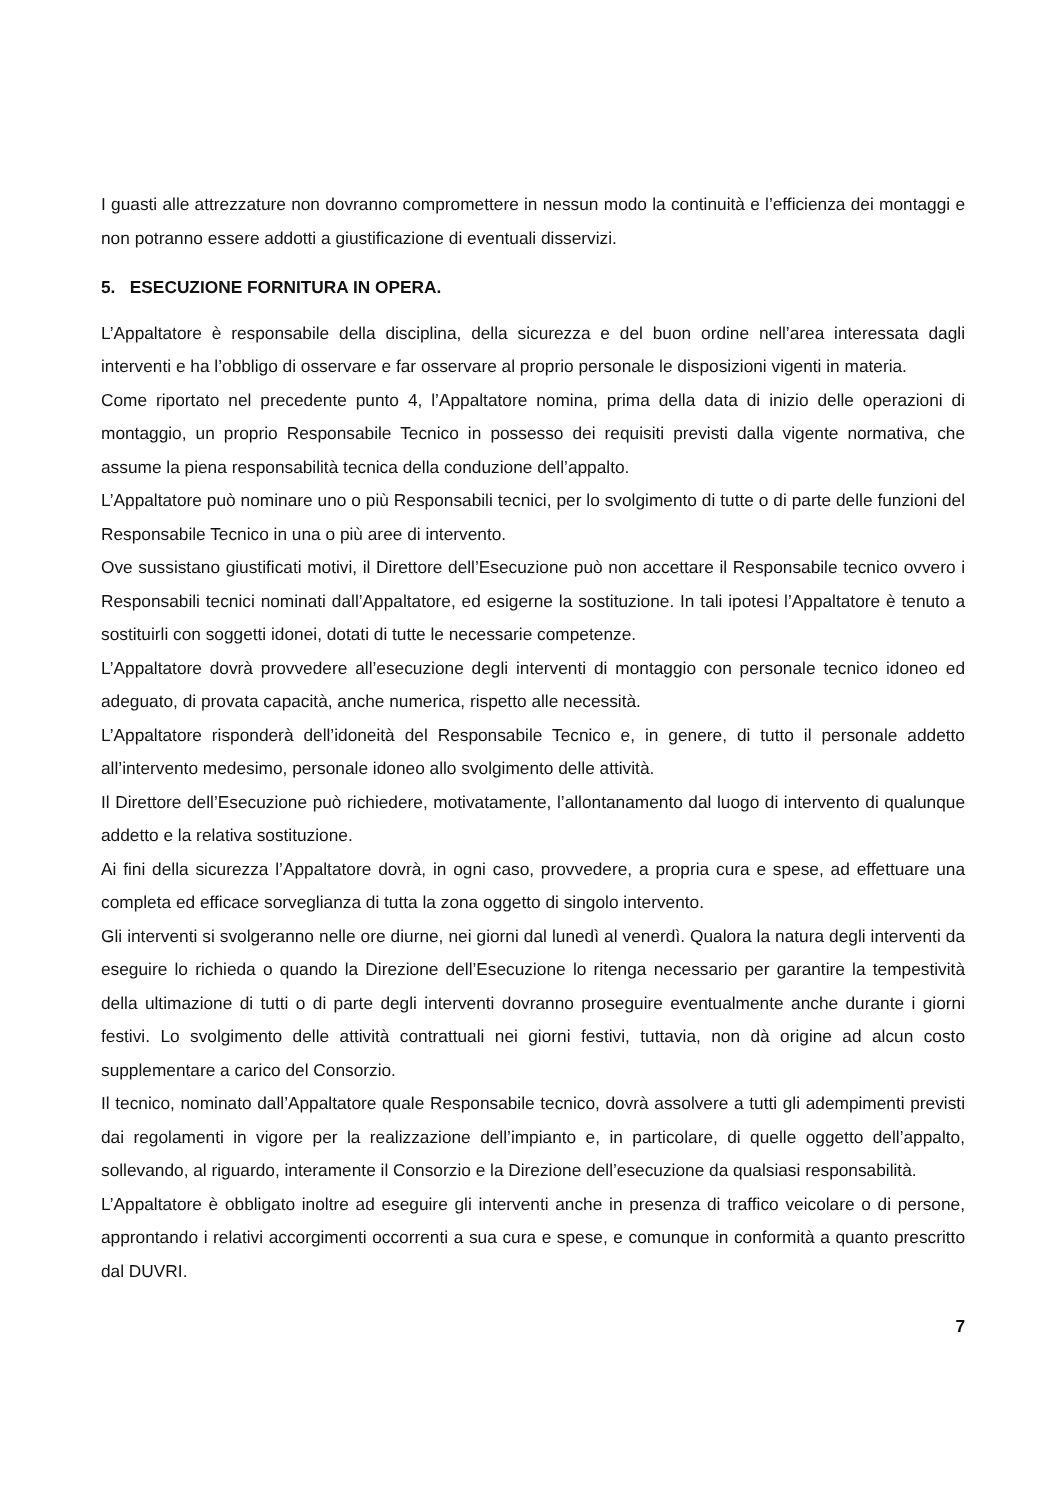I guasti alle attrezzature non dovranno compromettere in nessun modo la continuità e l’efficienza dei montaggi e non potranno essere addotti a giustificazione di eventuali disservizi.
5. ESECUZIONE FORNITURA IN OPERA.
L’Appaltatore è responsabile della disciplina, della sicurezza e del buon ordine nell’area interessata dagli interventi e ha l’obbligo di osservare e far osservare al proprio personale le disposizioni vigenti in materia.
Come riportato nel precedente punto 4, l’Appaltatore nomina, prima della data di inizio delle operazioni di montaggio, un proprio Responsabile Tecnico in possesso dei requisiti previsti dalla vigente normativa, che assume la piena responsabilità tecnica della conduzione dell’appalto.
L’Appaltatore può nominare uno o più Responsabili tecnici, per lo svolgimento di tutte o di parte delle funzioni del Responsabile Tecnico in una o più aree di intervento.
Ove sussistano giustificati motivi, il Direttore dell’Esecuzione può non accettare il Responsabile tecnico ovvero i Responsabili tecnici nominati dall’Appaltatore, ed esigerne la sostituzione. In tali ipotesi l’Appaltatore è tenuto a sostituirli con soggetti idonei, dotati di tutte le necessarie competenze.
L’Appaltatore dovrà provvedere all’esecuzione degli interventi di montaggio con personale tecnico idoneo ed adeguato, di provata capacità, anche numerica, rispetto alle necessità.
L’Appaltatore risponderà dell’idoneità del Responsabile Tecnico e, in genere, di tutto il personale addetto all’intervento medesimo, personale idoneo allo svolgimento delle attività.
Il Direttore dell’Esecuzione può richiedere, motivatamente, l’allontanamento dal luogo di intervento di qualunque addetto e la relativa sostituzione.
Ai fini della sicurezza l’Appaltatore dovrà, in ogni caso, provvedere, a propria cura e spese, ad effettuare una completa ed efficace sorveglianza di tutta la zona oggetto di singolo intervento.
Gli interventi si svolgeranno nelle ore diurne, nei giorni dal lunedì al venerdì. Qualora la natura degli interventi da eseguire lo richieda o quando la Direzione dell’Esecuzione lo ritenga necessario per garantire la tempestività della ultimazione di tutti o di parte degli interventi dovranno proseguire eventualmente anche durante i giorni festivi. Lo svolgimento delle attività contrattuali nei giorni festivi, tuttavia, non dà origine ad alcun costo supplementare a carico del Consorzio.
Il tecnico, nominato dall’Appaltatore quale Responsabile tecnico, dovrà assolvere a tutti gli adempimenti previsti dai regolamenti in vigore per la realizzazione dell’impianto e, in particolare, di quelle oggetto dell’appalto, sollevando, al riguardo, interamente il Consorzio e la Direzione dell’esecuzione da qualsiasi responsabilità.
L’Appaltatore è obbligato inoltre ad eseguire gli interventi anche in presenza di traffico veicolare o di persone, approntando i relativi accorgimenti occorrenti a sua cura e spese, e comunque in conformità a quanto prescritto dal DUVRI.
7